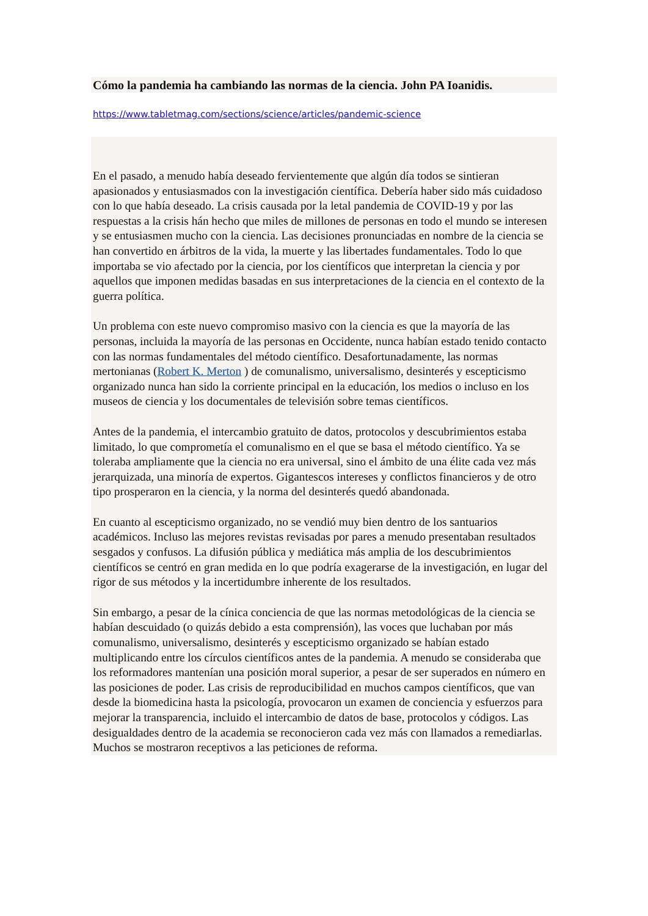Cómo la pandemia ha cambiando las normas de la ciencia. John PA Ioanidis.
https://www.tabletmag.com/sections/science/articles/pandemic-science
En el pasado, a menudo había deseado fervientemente que algún día todos se sintieran apasionados y entusiasmados con la investigación científica. Debería haber sido más cuidadoso con lo que había deseado. La crisis causada por la letal pandemia de COVID-19 y por las respuestas a la crisis hán hecho que miles de millones de personas en todo el mundo se interesen y se entusiasmen mucho con la ciencia. Las decisiones pronunciadas en nombre de la ciencia se han convertido en árbitros de la vida, la muerte y las libertades fundamentales. Todo lo que importaba se vio afectado por la ciencia, por los científicos que interpretan la ciencia y por aquellos que imponen medidas basadas en sus interpretaciones de la ciencia en el contexto de la guerra política.
Un problema con este nuevo compromiso masivo con la ciencia es que la mayoría de las personas, incluida la mayoría de las personas en Occidente, nunca habían estado tenido contacto con las normas fundamentales del método científico. Desafortunadamente, las normas mertonianas (Robert K. Merton ) de comunalismo, universalismo, desinterés y escepticismo organizado nunca han sido la corriente principal en la educación, los medios o incluso en los museos de ciencia y los documentales de televisión sobre temas científicos.
Antes de la pandemia, el intercambio gratuito de datos, protocolos y descubrimientos estaba limitado, lo que comprometía el comunalismo en el que se basa el método científico. Ya se toleraba ampliamente que la ciencia no era universal, sino el ámbito de una élite cada vez más jerarquizada, una minoría de expertos. Gigantescos intereses y conflictos financieros y de otro tipo prosperaron en la ciencia, y la norma del desinterés quedó abandonada.
En cuanto al escepticismo organizado, no se vendió muy bien dentro de los santuarios académicos. Incluso las mejores revistas revisadas por pares a menudo presentaban resultados sesgados y confusos. La difusión pública y mediática más amplia de los descubrimientos científicos se centró en gran medida en lo que podría exagerarse de la investigación, en lugar del rigor de sus métodos y la incertidumbre inherente de los resultados.
Sin embargo, a pesar de la cínica conciencia de que las normas metodológicas de la ciencia se habían descuidado (o quizás debido a esta comprensión), las voces que luchaban por más comunalismo, universalismo, desinterés y escepticismo organizado se habían estado multiplicando entre los círculos científicos antes de la pandemia. A menudo se consideraba que los reformadores mantenían una posición moral superior, a pesar de ser superados en número en las posiciones de poder. Las crisis de reproducibilidad en muchos campos científicos, que van desde la biomedicina hasta la psicología, provocaron un examen de conciencia y esfuerzos para mejorar la transparencia, incluido el intercambio de datos de base, protocolos y códigos. Las desigualdades dentro de la academia se reconocieron cada vez más con llamados a remediarlas. Muchos se mostraron receptivos a las peticiones de reforma.